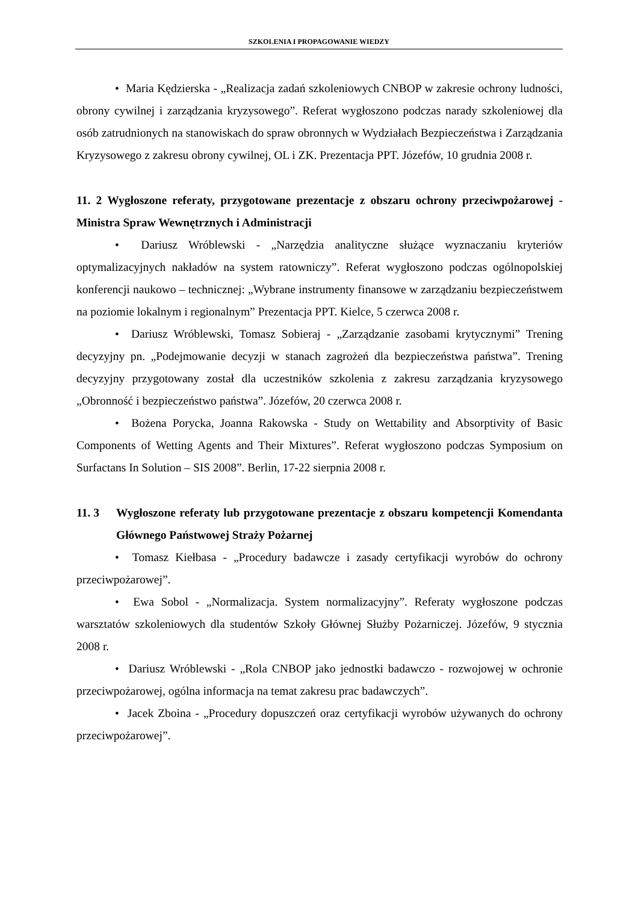SZKOLENIA I PROPAGOWANIE WIEDZY
• Maria Kędzierska - „Realizacja zadań szkoleniowych CNBOP w zakresie ochrony ludności, obrony cywilnej i zarządzania kryzysowego”. Referat wygłoszono podczas narady szkoleniowej dla osób zatrudnionych na stanowiskach do spraw obronnych w Wydziałach Bezpieczeństwa i Zarządzania Kryzysowego z zakresu obrony cywilnej, OL i ZK. Prezentacja PPT. Józefów, 10 grudnia 2008 r.
11. 2 Wygłoszone referaty, przygotowane prezentacje z obszaru ochrony przeciwpożarowej - Ministra Spraw Wewnętrznych i Administracji
• Dariusz Wróblewski - „Narzędzia analityczne służące wyznaczaniu kryteriów optymalizacyjnych nakładów na system ratowniczy”. Referat wygłoszono podczas ogólnopolskiej konferencji naukowo – technicznej: „Wybrane instrumenty finansowe w zarządzaniu bezpieczeństwem na poziomie lokalnym i regionalnym” Prezentacja PPT. Kielce, 5 czerwca 2008 r.
• Dariusz Wróblewski, Tomasz Sobieraj - „Zarządzanie zasobami krytycznymi” Trening decyzyjny pn. „Podejmowanie decyzji w stanach zagrożeń dla bezpieczeństwa państwa”. Trening decyzyjny przygotowany został dla uczestników szkolenia z zakresu zarządzania kryzysowego „Obronność i bezpieczeństwo państwa”. Józefów, 20 czerwca 2008 r.
• Bożena Porycka, Joanna Rakowska - Study on Wettability and Absorptivity of Basic Components of Wetting Agents and Their Mixtures”. Referat wygłoszono podczas Symposium on Surfactans In Solution – SIS 2008”. Berlin, 17-22 sierpnia 2008 r.
11. 3 Wygłoszone referaty lub przygotowane prezentacje z obszaru kompetencji Komendanta Głównego Państwowej Straży Pożarnej
• Tomasz Kiełbasa - „Procedury badawcze i zasady certyfikacji wyrobów do ochrony przeciwpożarowej”.
• Ewa Sobol - „Normalizacja. System normalizacyjny”. Referaty wygłoszone podczas warsztatów szkoleniowych dla studentów Szkoły Głównej Służby Pożarniczej. Józefów, 9 stycznia 2008 r.
• Dariusz Wróblewski - „Rola CNBOP jako jednostki badawczo - rozwojowej w ochronie przeciwpożarowej, ogólna informacja na temat zakresu prac badawczych”.
• Jacek Zboina - „Procedury dopuszczeń oraz certyfikacji wyrobów używanych do ochrony przeciwpożarowej”.